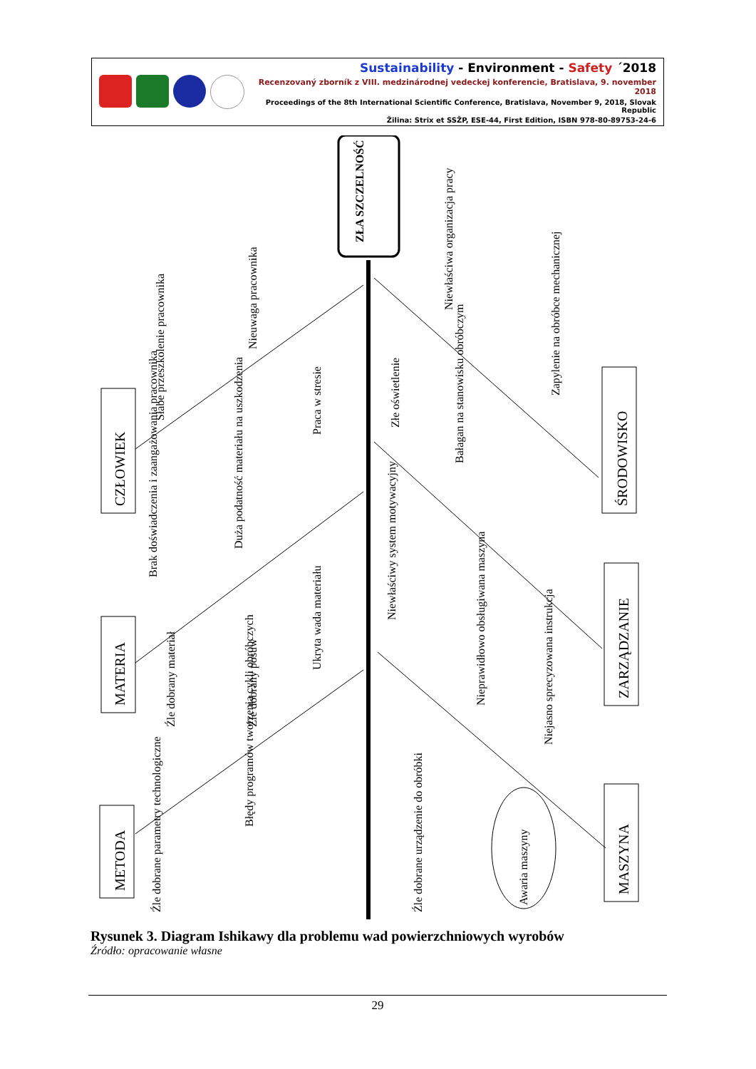Sustainability - Environment - Safety ´2018
Recenzovaný zborník z VIII. medzinárodnej vedeckej konferencie, Bratislava, 9. november 2018
Proceedings of the 8th International Scientific Conference, Bratislava, November 9, 2018, Slovak Republic
Žilina: Strix et SSŽP, ESE-44, First Edition, ISBN 978-80-89753-24-6
ZŁA SZCZELNOŚĆ
CZŁOWIEK
MATERIA
METODA
ŚRODOWISKO
ZARZĄDZANIE
MASZYNA
Słabe przeszkolenie pracownika
Nieuwaga pracownika
Praca w stresie
Brak doświadczenia i zaangażowania pracownika
Duża podatność materiału na uszkodzenia
Ukryta wada materiału
Źle dobrany materiał
Źle dobrany posuw
Źle dobrane parametry technologiczne
Błędy programów tworzenia cykli obróbczych
Niewłaściwa organizacja pracy
Zapylenie na obróbce mechanicznej
Złe oświetlenie
Bałagan na stanowisku obróbczym
Niewłaściwy system motywacyjny
Nieprawidłowo obsługiwana maszyna
Niejasno sprecyzowana instrukcja
Źle dobrane urządzenie do obróbki
Awaria maszyny
Rysunek 3. Diagram Ishikawy dla problemu wad powierzchniowych wyrobów
Źródło: opracowanie własne
29